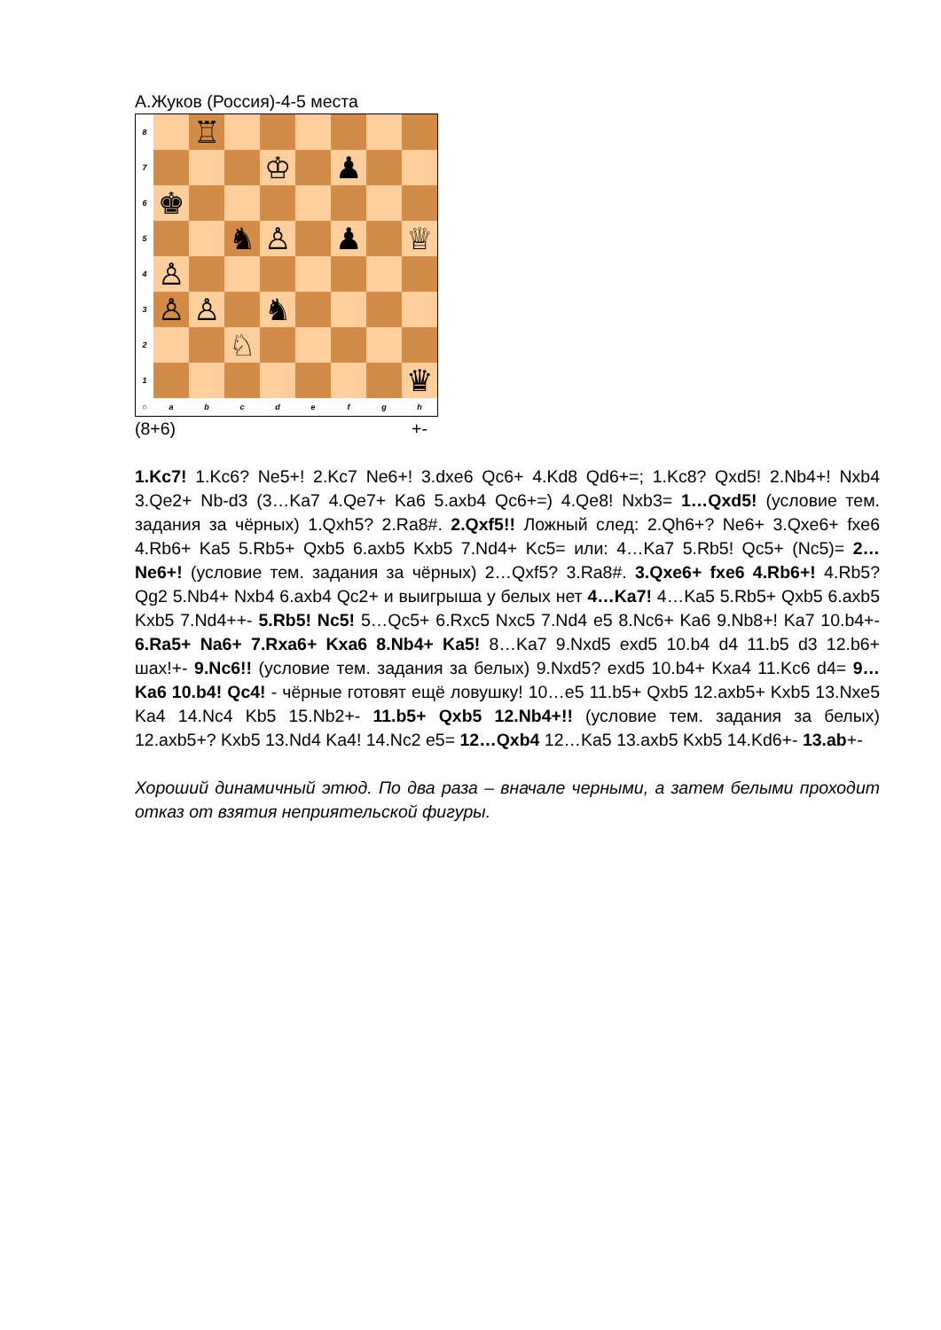А.Жуков (Россия)-4-5 места
8
♖
7
♔
♟
6
♚
5
♞
♙
♟
♕
4
♙
3
♙
♙
♞
2
♘
1
♛
○
a
b
c
d
e
f
g
h
(8+6) +-
1.Kc7! 1.Kc6? Ne5+! 2.Kc7 Ne6+! 3.dxe6 Qc6+ 4.Kd8 Qd6+=; 1.Kc8? Qxd5! 2.Nb4+! Nxb4 3.Qe2+ Nb-d3 (3…Ka7 4.Qe7+ Ka6 5.axb4 Qc6+=) 4.Qe8! Nxb3= 1…Qxd5! (условие тем. задания за чёрных) 1.Qxh5? 2.Ra8#. 2.Qxf5!! Ложный след: 2.Qh6+? Ne6+ 3.Qxe6+ fxe6 4.Rb6+ Ka5 5.Rb5+ Qxb5 6.axb5 Kxb5 7.Nd4+ Kc5= или: 4…Ka7 5.Rb5! Qc5+ (Nc5)= 2…Ne6+! (условие тем. задания за чёрных) 2…Qxf5? 3.Ra8#. 3.Qxe6+ fxe6 4.Rb6+! 4.Rb5? Qg2 5.Nb4+ Nxb4 6.axb4 Qc2+ и выигрыша у белых нет 4…Ka7! 4…Ka5 5.Rb5+ Qxb5 6.axb5 Kxb5 7.Nd4++- 5.Rb5! Nc5! 5…Qc5+ 6.Rxc5 Nxc5 7.Nd4 e5 8.Nc6+ Ka6 9.Nb8+! Ka7 10.b4+- 6.Ra5+ Na6+ 7.Rxa6+ Kxa6 8.Nb4+ Ka5! 8…Ka7 9.Nxd5 exd5 10.b4 d4 11.b5 d3 12.b6+ шах!+- 9.Nc6!! (условие тем. задания за белых) 9.Nxd5? exd5 10.b4+ Kxa4 11.Kc6 d4= 9…Ka6 10.b4! Qc4! - чёрные готовят ещё ловушку! 10…e5 11.b5+ Qxb5 12.axb5+ Kxb5 13.Nxe5 Ka4 14.Nc4 Kb5 15.Nb2+- 11.b5+ Qxb5 12.Nb4+!! (условие тем. задания за белых) 12.axb5+? Kxb5 13.Nd4 Ka4! 14.Nc2 e5= 12…Qxb4 12…Ka5 13.axb5 Kxb5 14.Kd6+- 13.ab+-
Хороший динамичный этюд. По два раза – вначале черными, а затем белыми проходит отказ от взятия неприятельской фигуры.